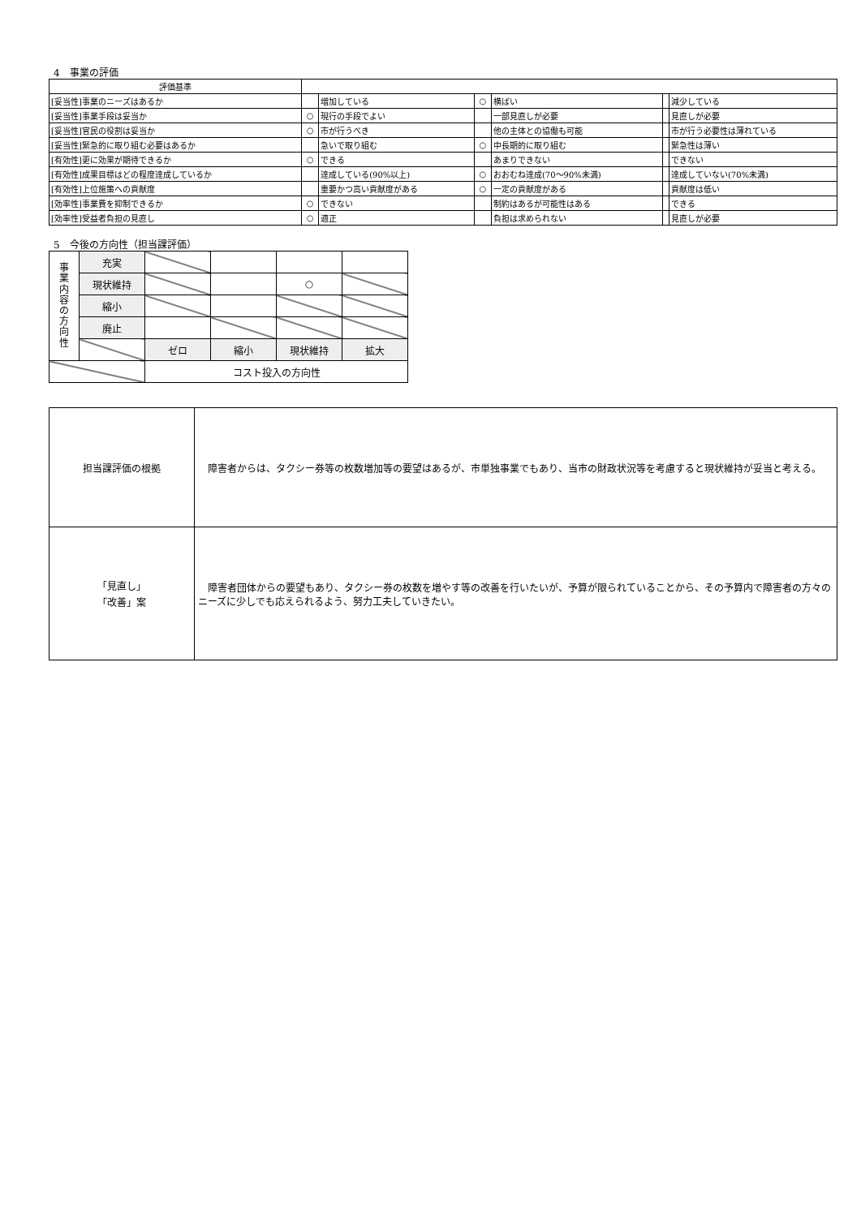4　事業の評価
| 評価基準 | | | | | | |
| [妥当性]事業のニーズはあるか | | 増加している | ○ | 横ばい | | 減少している |
| [妥当性]事業手段は妥当か | ○ | 現行の手段でよい | | 一部見直しが必要 | | 見直しが必要 |
| [妥当性]官民の役割は妥当か | ○ | 市が行うべき | | 他の主体との協働も可能 | | 市が行う必要性は薄れている |
| [妥当性]緊急的に取り組む必要はあるか | | 急いで取り組む | ○ | 中長期的に取り組む | | 緊急性は薄い |
| [有効性]更に効果が期待できるか | ○ | できる | | あまりできない | | できない |
| [有効性]成果目標はどの程度達成しているか | | 達成している(90%以上) | ○ | おおむね達成(70～90%未満) | | 達成していない(70%未満) |
| [有効性]上位施策への貢献度 | | 重要かつ高い貢献度がある | ○ | 一定の貢献度がある | | 貢献度は低い |
| [効率性]事業費を抑制できるか | ○ | できない | | 制約はあるが可能性はある | | できる |
| [効率性]受益者負担の見直し | ○ | 適正 | | 負担は求められない | | 見直しが必要 |
5　今後の方向性（担当課評価）
| 事 業 内 容 の 方 向 性 | 充実 | | | | |
| | 現状維持 | | | ○ | |
| | 縮小 | | | | |
| | 廃止 | | | | |
| | | ゼロ | 縮小 | 現状維持 | 拡大 |
| | | コスト投入の方向性 | | | |
| 担当課評価の根拠 | 障害者からは、タクシー券等の枚数増加等の要望はあるが、市単独事業でもあり、当市の財政状況等を考慮すると現状維持が妥当と考える。 |
| 「見直し」 「改善」案 | 障害者団体からの要望もあり、タクシー券の枚数を増やす等の改善を行いたいが、予算が限られていることから、その予算内で障害者の方々のニーズに少しでも応えられるよう、努力工夫していきたい。 |